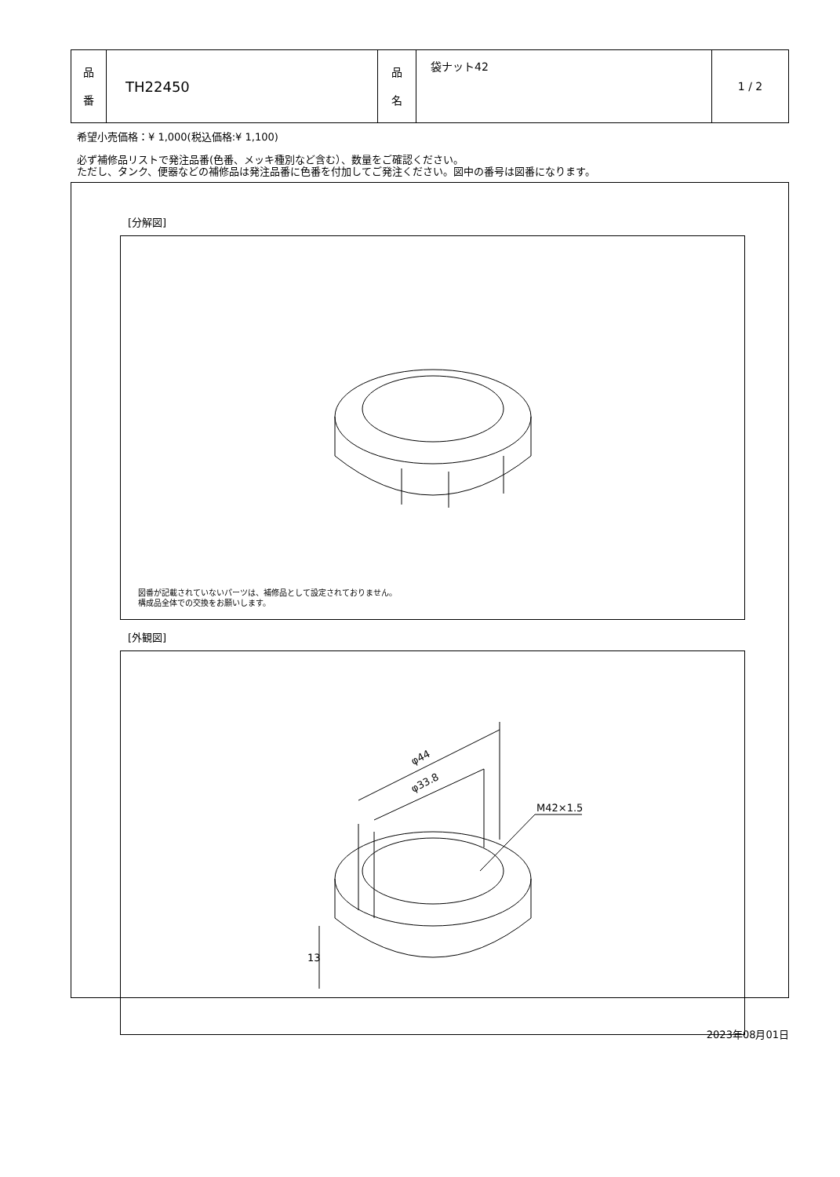| 品 番 | TH22450 | 品 名 | 袋ナット42 | 1 / 2 |
希望小売価格：¥ 1,000(税込価格:¥ 1,100)
必ず補修品リストで発注品番(色番、メッキ種別など含む）、数量をご確認ください。
ただし、タンク、便器などの補修品は発注品番に色番を付加してご発注ください。図中の番号は図番になります。
[分解図]
図番が記載されていないパーツは、補修品として設定されておりません。
構成品全体での交換をお願いします。
[外観図]
φ44
φ33.8
M42×1.5
13
2023年08月01日